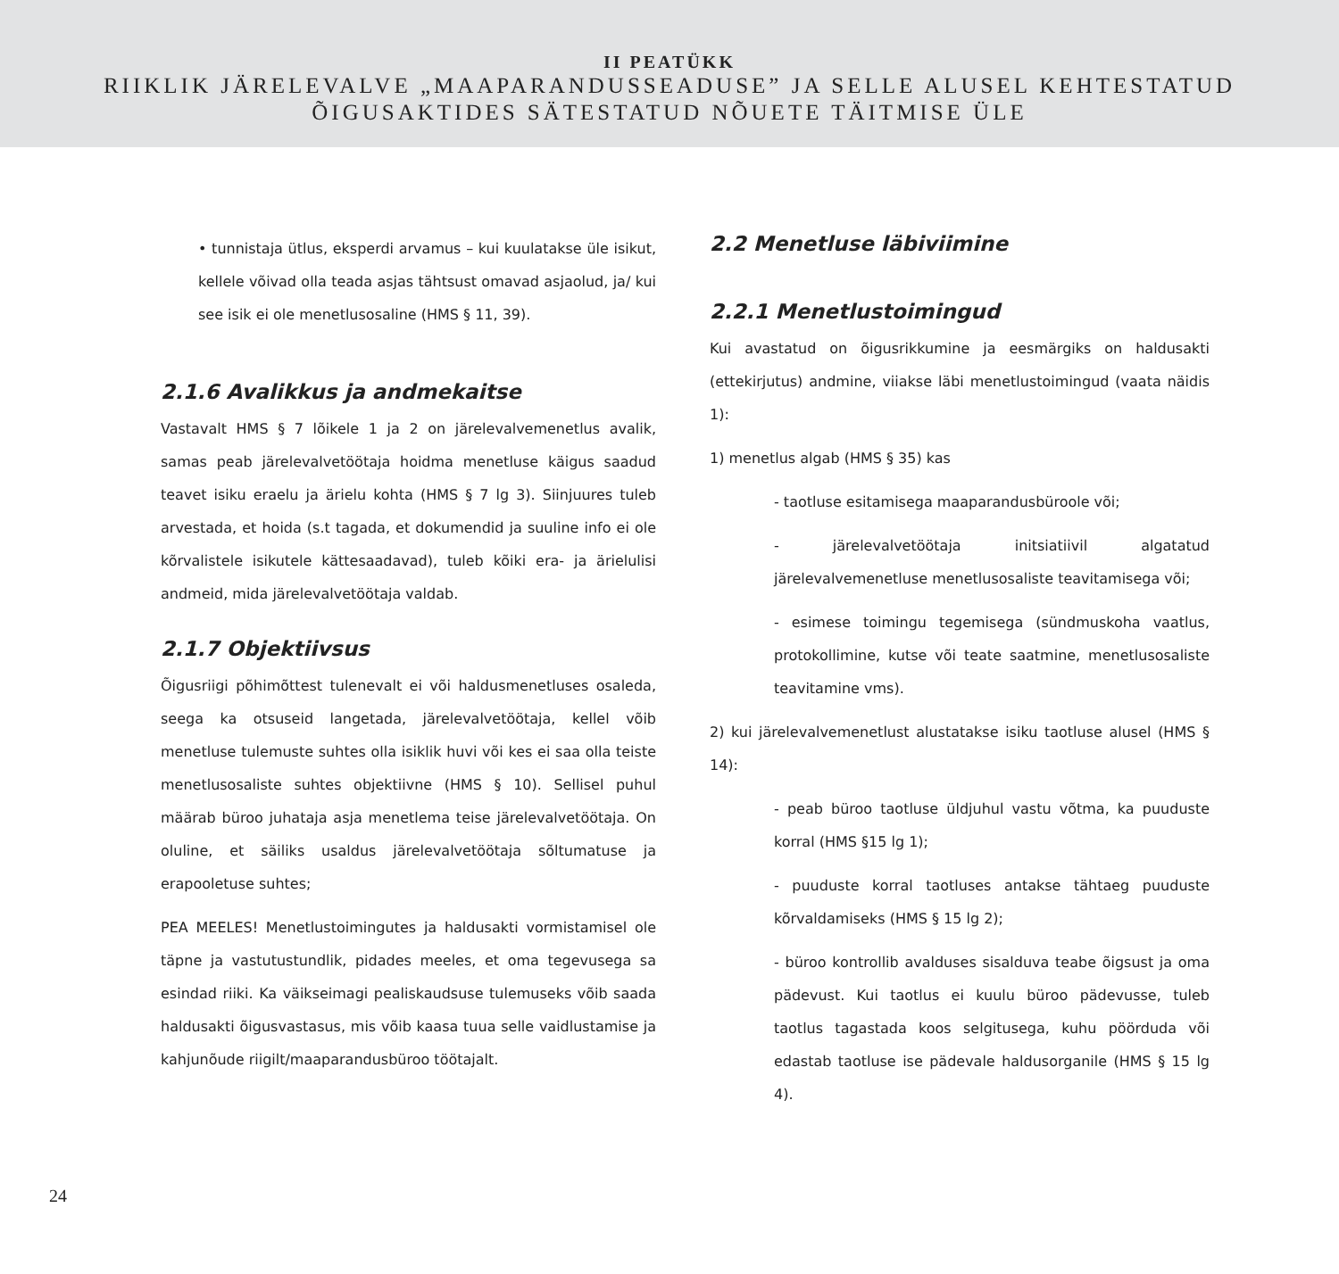II PEATÜKK
RIIKLIK JÄRELEVALVE „MAAPARANDUSSEADUSE” JA SELLE ALUSEL KEHTESTATUD
ÕIGUSAKTIDES SÄTESTATUD NÕUETE TÄITMISE ÜLE
• tunnistaja ütlus, eksperdi arvamus – kui kuulatakse üle isikut, kellele võivad olla teada asjas tähtsust omavad asjaolud, ja/ kui see isik ei ole menetlusosaline (HMS § 11, 39).
2.1.6 Avalikkus ja andmekaitse
Vastavalt HMS § 7 lõikele 1 ja 2 on järelevalvemenetlus avalik, samas peab järelevalvetöötaja hoidma menetluse käigus saadud teavet isiku eraelu ja ärielu kohta (HMS § 7 lg 3). Siinjuures tuleb arvestada, et hoida (s.t tagada, et dokumendid ja suuline info ei ole kõrvalistele isikutele kättesaadavad), tuleb kõiki era- ja ärielulisi andmeid, mida järelevalvetöötaja valdab.
2.1.7 Objektiivsus
Õigusriigi põhimõttest tulenevalt ei või haldusmenetluses osaleda, seega ka otsuseid langetada, järelevalvetöötaja, kellel võib menetluse tulemuste suhtes olla isiklik huvi või kes ei saa olla teiste menetlusosaliste suhtes objektiivne (HMS § 10). Sellisel puhul määrab büroo juhataja asja menetlema teise järelevalvetöötaja. On oluline, et säiliks usaldus järelevalvetöötaja sõltumatuse ja erapooletuse suhtes;
PEA MEELES! Menetlustoimingutes ja haldusakti vormistamisel ole täpne ja vastutustundlik, pidades meeles, et oma tegevusega sa esindad riiki. Ka väikseimagi pealiskaudsuse tulemuseks võib saada haldusakti õigusvastasus, mis võib kaasa tuua selle vaidlustamise ja kahjunõude riigilt/maaparandusbüroo töötajalt.
2.2 Menetluse läbiviimine
2.2.1 Menetlustoimingud
Kui avastatud on õigusrikkumine ja eesmärgiks on haldusakti (ettekirjutus) andmine, viiakse läbi menetlustoimingud (vaata näidis 1):
1) menetlus algab (HMS § 35) kas
- taotluse esitamisega maaparandusbüroole või;
- järelevalvetöötaja initsiatiivil algatatud järelevalvemenetluse menetlusosaliste teavitamisega või;
- esimese toimingu tegemisega (sündmuskoha vaatlus, protokollimine, kutse või teate saatmine, menetlusosaliste teavitamine vms).
2) kui järelevalvemenetlust alustatakse isiku taotluse alusel (HMS § 14):
- peab büroo taotluse üldjuhul vastu võtma, ka puuduste korral (HMS §15 lg 1);
- puuduste korral taotluses antakse tähtaeg puuduste kõrvaldamiseks (HMS § 15 lg 2);
- büroo kontrollib avalduses sisalduva teabe õigsust ja oma pädevust. Kui taotlus ei kuulu büroo pädevusse, tuleb taotlus tagastada koos selgitusega, kuhu pöörduda või edastab taotluse ise pädevale haldusorganile (HMS § 15 lg 4).
24